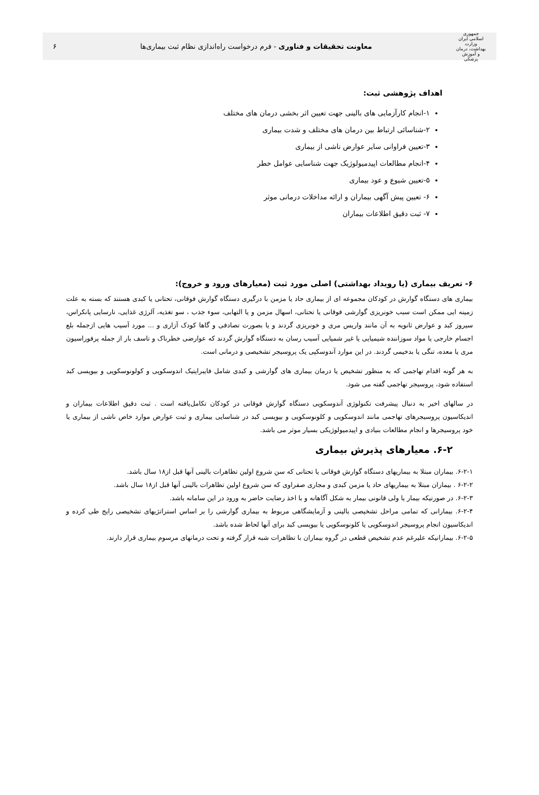جمهوری اسلامی ایران
وزارت بهداشت، درمان و آموزش پزشکی
معاونت تحقیقات و فناوری - فرم درخواست راه‌اندازی نظام ثبت بیماری‌ها
۶
اهداف پژوهشی ثبت:
۱-انجام کارآزمایی های بالینی جهت تعیین اثر بخشی درمان های مختلف
۲-شناسائی ارتباط بین درمان های مختلف و شدت بیماری
۳-تعیین فراوانی سایر عوارض ناشی از بیماری
۴-انجام مطالعات اپیدمیولوژیک جهت شناسایی عوامل خطر
۵-تعیین شیوع و عود بیماری
۶- تعیین پیش آگهی بیماران و ارائه مداخلات درمانی موثر
۷- ثبت دقیق اطلاعات بیماران
۶- تعریف بیماری (یا رویداد بهداشتی) اصلی مورد ثبت (معیارهای ورود و خروج):
بیماری های دستگاه گوارش در کودکان مجموعه ای از بیماری حاد یا مزمن با درگیری دستگاه گوارش فوقانی، تحتانی یا کبدی هستند که بسته به علت زمینه ایی ممکن است سبب خونریزی گوارشی فوقانی یا تحتانی، اسهال مزمن و یا التهابی، سوء جذب ، سو تغذیه، آلرژی غذایی، نارسایی پانکراس، سیروز کبد و عوارض ثانویه به آن مانند واریس مری و خونریزی گردند و یا بصورت تصادفی و گاها کودک آزاری و ... مورد آسیب هایی ازجمله بلع اجسام خارجی یا مواد سوزاننده شیمیایی یا غیر شمیایی آسیب رسان به دستگاه گوارش گردند که عوارضی خطرناک و تاسف بار از جمله پرفوراسیون مری یا معده، تنگی یا بدخیمی گردند. در این موارد آندوسکپی یک پروسیجر تشخیصی و درمانی است.
به هر گونه اقدام تهاجمی که به منظور تشخیص یا درمان بیماری های گوارشی و کبدی شامل فایبراپتیک اندوسکوپی و کولونوسکوپی و بیوپسی کبد استفاده شود، پروسیجر تهاجمی گفته می شود.
در سالهای اخیر به دنبال پیشرفت تکنولوژی آندوسکوپی دستگاه گوارش فوقانی در کودکان تکامل‌یافته است . ثبت دقیق اطلاعات بیماران و اندیکاسیون پروسیجرهای تهاجمی مانند اندوسکوپی و کلونوسکوپی و بیوپسی کبد در شناسایی بیماری و ثبت عوارض موارد خاص ناشی از بیماری یا خود پروسیجرها و انجام مطالعات بنیادی و اپیدمیولوژیکی بسیار موثر می باشد.
۶-۲. معیارهای پذیرش بیماری
۶-۲-۱. بیماران مبتلا به بیماریهای دستگاه گوارش فوقانی یا تحتانی که سن شروع اولین تظاهرات بالینی آنها قبل از۱۸ سال باشد.
۶-۲-۲ . بیماران مبتلا به بیماریهای حاد یا مزمن کبدی و مجاری صفراوی که سن شروع اولین تظاهرات بالینی آنها قبل از۱۸ سال باشد.
۶-۲-۳. در صورتیکه بیمار یا ولی قانونی بیمار به شکل آگاهانه و با اخذ رضایت حاضر به ورود در این سامانه باشد.
۶-۲-۴. بیمارانی که تمامی مراحل تشخیصی بالینی و آزمایشگاهی مربوط به بیماری گوارشی را بر اساس استراتژیهای تشخیصی رایج طی کرده و اندیکاسیون انجام پروسیجر اندوسکوپی یا کلونوسکوپی یا بیوپسی کبد برای آنها لحاظ شده باشد.
۶-۲-۵. بیمارانیکه علیرغم عدم تشخیص قطعی در گروه بیماران با تظاهرات شبه قرار گرفته و تحت درمانهای مرسوم بیماری قرار دارند.